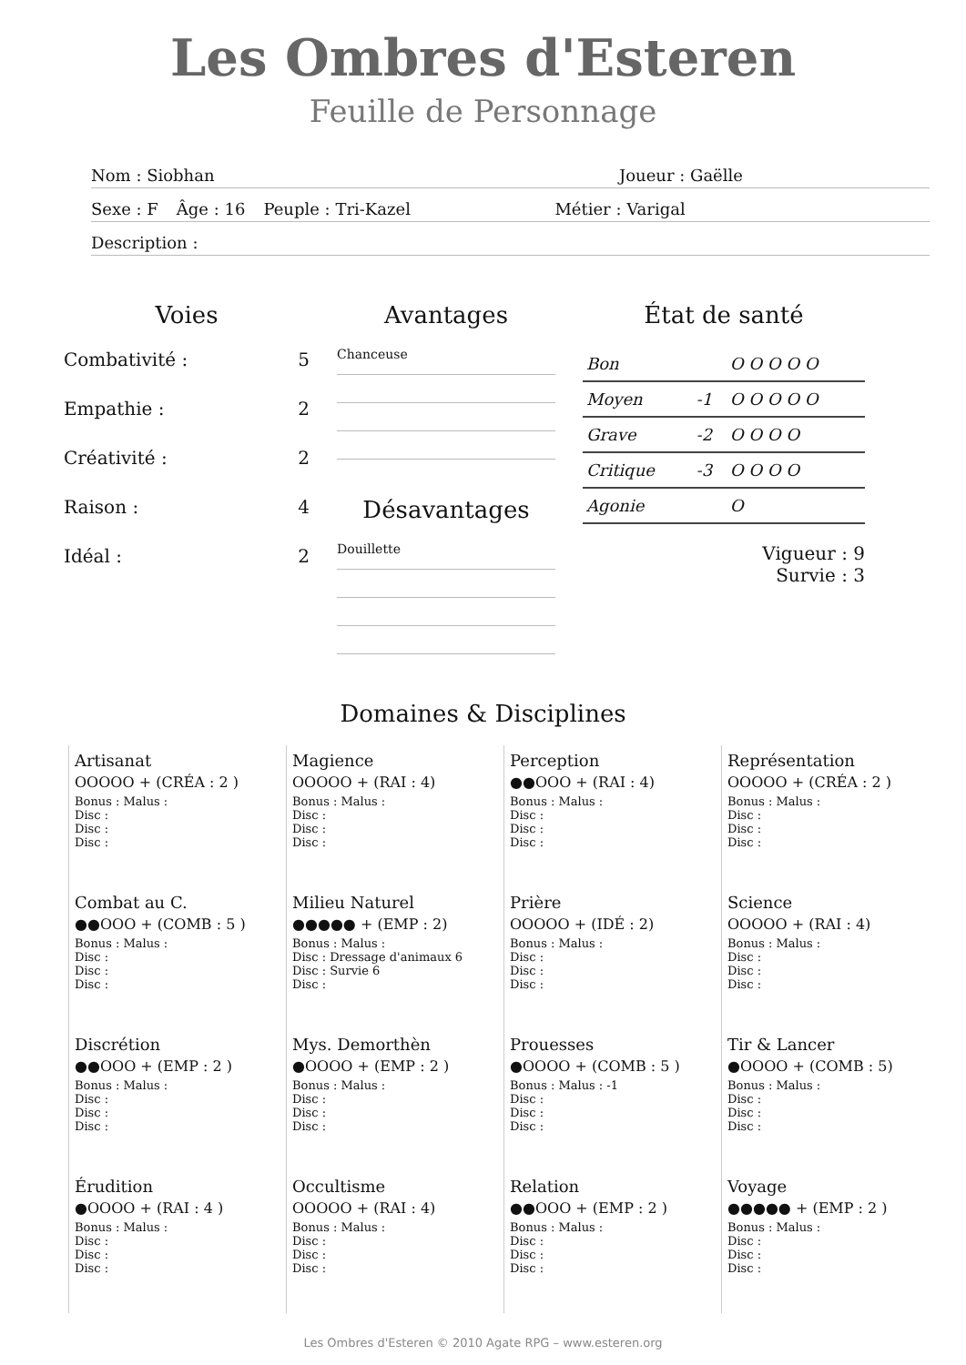Les Ombres d'Esteren
Feuille de Personnage
Nom : Siobhan Joueur : Gaëlle
Sexe : F Âge : 16 Peuple : Tri-Kazel Métier : Varigal
Description :
Voies
Combativité : 5
Empathie : 2
Créativité : 2
Raison : 4
Idéal : 2
Avantages
Chanceuse
Désavantages
Douillette
État de santé
| Bon | | O O O O O |
| Moyen | -1 | O O O O O |
| Grave | -2 | O O O O |
| Critique | -3 | O O O O |
| Agonie | | O |
Vigueur : 9
Survie : 3
Domaines & Disciplines
Artisanat
OOOOO + (CRÉA : 2 )
Bonus : Malus :
Disc :
Disc :
Disc :
Magience
OOOOO + (RAI : 4)
Bonus : Malus :
Disc :
Disc :
Disc :
Perception
●●OOO + (RAI : 4)
Bonus : Malus :
Disc :
Disc :
Disc :
Représentation
OOOOO + (CRÉA : 2 )
Bonus : Malus :
Disc :
Disc :
Disc :
Combat au C.
●●OOO + (COMB : 5 )
Bonus : Malus :
Disc :
Disc :
Disc :
Milieu Naturel
●●●●● + (EMP : 2)
Bonus : Malus :
Disc : Dressage d'animaux 6
Disc : Survie 6
Disc :
Prière
OOOOO + (IDÉ : 2)
Bonus : Malus :
Disc :
Disc :
Disc :
Science
OOOOO + (RAI : 4)
Bonus : Malus :
Disc :
Disc :
Disc :
Discrétion
●●OOO + (EMP : 2 )
Bonus : Malus :
Disc :
Disc :
Disc :
Mys. Demorthèn
●OOOO + (EMP : 2 )
Bonus : Malus :
Disc :
Disc :
Disc :
Prouesses
●OOOO + (COMB : 5 )
Bonus : Malus : -1
Disc :
Disc :
Disc :
Tir & Lancer
●OOOO + (COMB : 5)
Bonus : Malus :
Disc :
Disc :
Disc :
Érudition
●OOOO + (RAI : 4 )
Bonus : Malus :
Disc :
Disc :
Disc :
Occultisme
OOOOO + (RAI : 4)
Bonus : Malus :
Disc :
Disc :
Disc :
Relation
●●OOO + (EMP : 2 )
Bonus : Malus :
Disc :
Disc :
Disc :
Voyage
●●●●● + (EMP : 2 )
Bonus : Malus :
Disc :
Disc :
Disc :
Les Ombres d'Esteren © 2010 Agate RPG – www.esteren.org